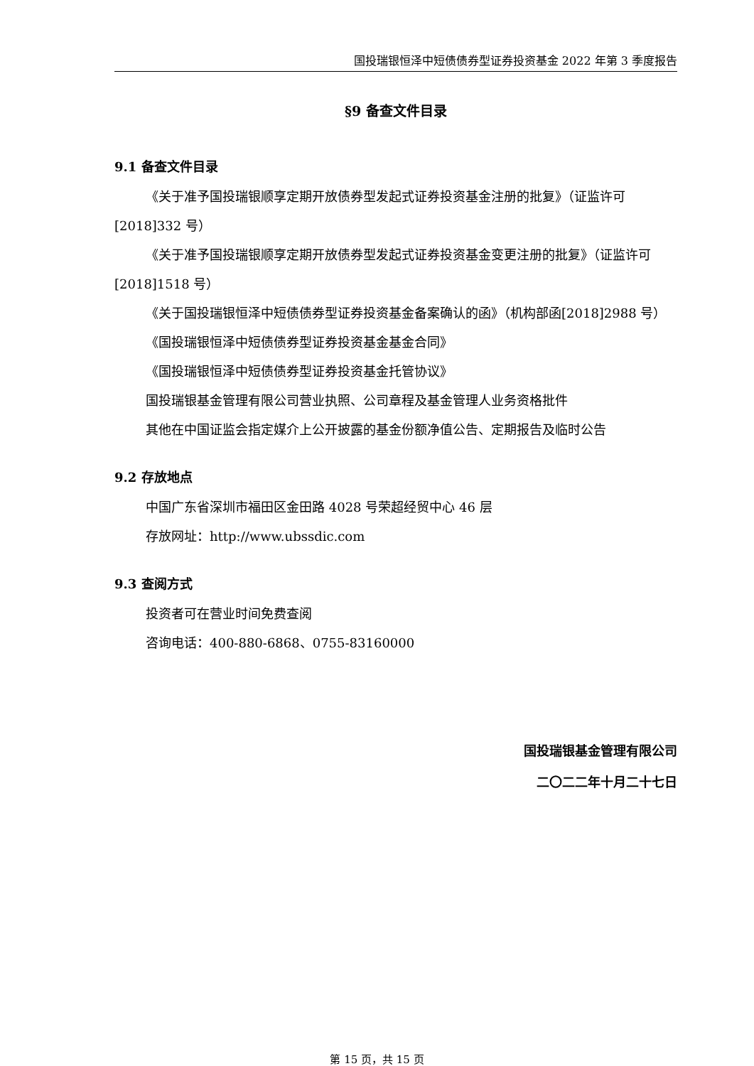国投瑞银恒泽中短债债券型证券投资基金 2022 年第 3 季度报告
§9 备查文件目录
9.1 备查文件目录
《关于准予国投瑞银顺享定期开放债券型发起式证券投资基金注册的批复》（证监许可[2018]332 号）
《关于准予国投瑞银顺享定期开放债券型发起式证券投资基金变更注册的批复》（证监许可[2018]1518 号）
《关于国投瑞银恒泽中短债债券型证券投资基金备案确认的函》（机构部函[2018]2988 号）
《国投瑞银恒泽中短债债券型证券投资基金基金合同》
《国投瑞银恒泽中短债债券型证券投资基金托管协议》
国投瑞银基金管理有限公司营业执照、公司章程及基金管理人业务资格批件
其他在中国证监会指定媒介上公开披露的基金份额净值公告、定期报告及临时公告
9.2 存放地点
中国广东省深圳市福田区金田路 4028 号荣超经贸中心 46 层
存放网址：http://www.ubssdic.com
9.3 查阅方式
投资者可在营业时间免费查阅
咨询电话：400-880-6868、0755-83160000
国投瑞银基金管理有限公司
二〇二二年十月二十七日
第 15 页，共 15 页